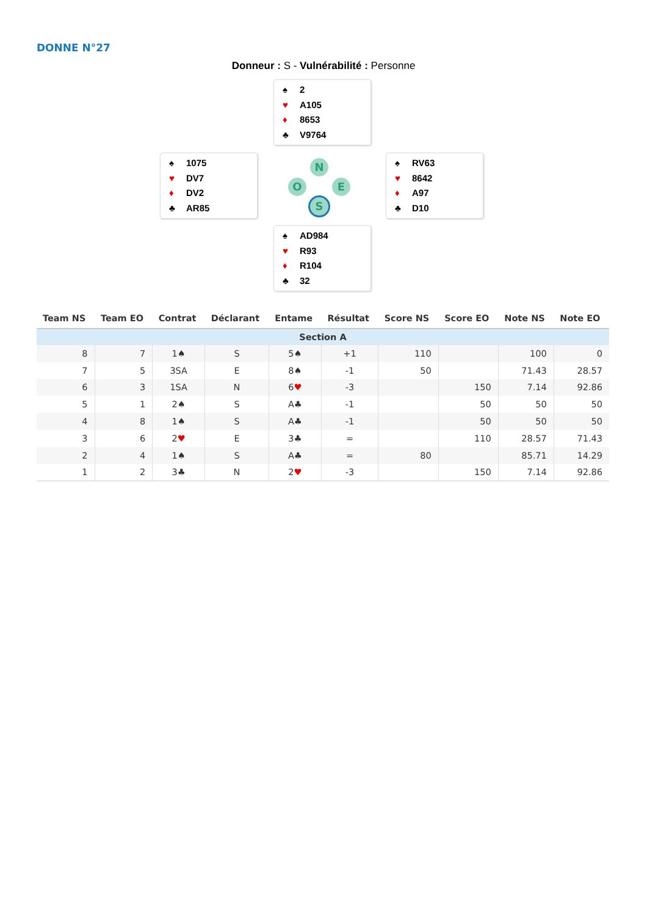DONNE N°27
Donneur : S - Vulnérabilité : Personne
♠ 2
♥ A105
♦ 8653
♣ V9764
♠ 1075
♥ DV7
♦ DV2
♣ AR85
♠ RV63
♥ 8642
♦ A97
♣ D10
♠ AD984
♥ R93
♦ R104
♣ 32
N
O E
S
| Team NS | Team EO | Contrat | Déclarant | Entame | Résultat | Score NS | Score EO | Note NS | Note EO |
| --- | --- | --- | --- | --- | --- | --- | --- | --- | --- |
| Section A | | | | | | | | | |
| 8 | 7 | 1♠ | S | 5♠ | +1 | 110 | | 100 | 0 |
| 7 | 5 | 3SA | E | 8♠ | -1 | 50 | | 71.43 | 28.57 |
| 6 | 3 | 1SA | N | 6 ♥ | -3 | | 150 | 7.14 | 92.86 |
| 5 | 1 | 2♠ | S | A♣ | -1 | | 50 | 50 | 50 |
| 4 | 8 | 1♠ | S | A♣ | -1 | | 50 | 50 | 50 |
| 3 | 6 | 2 ♥ | E | 3♣ | = | | 110 | 28.57 | 71.43 |
| 2 | 4 | 1♠ | S | A♣ | = | 80 | | 85.71 | 14.29 |
| 1 | 2 | 3♣ | N | 2 ♥ | -3 | | 150 | 7.14 | 92.86 |